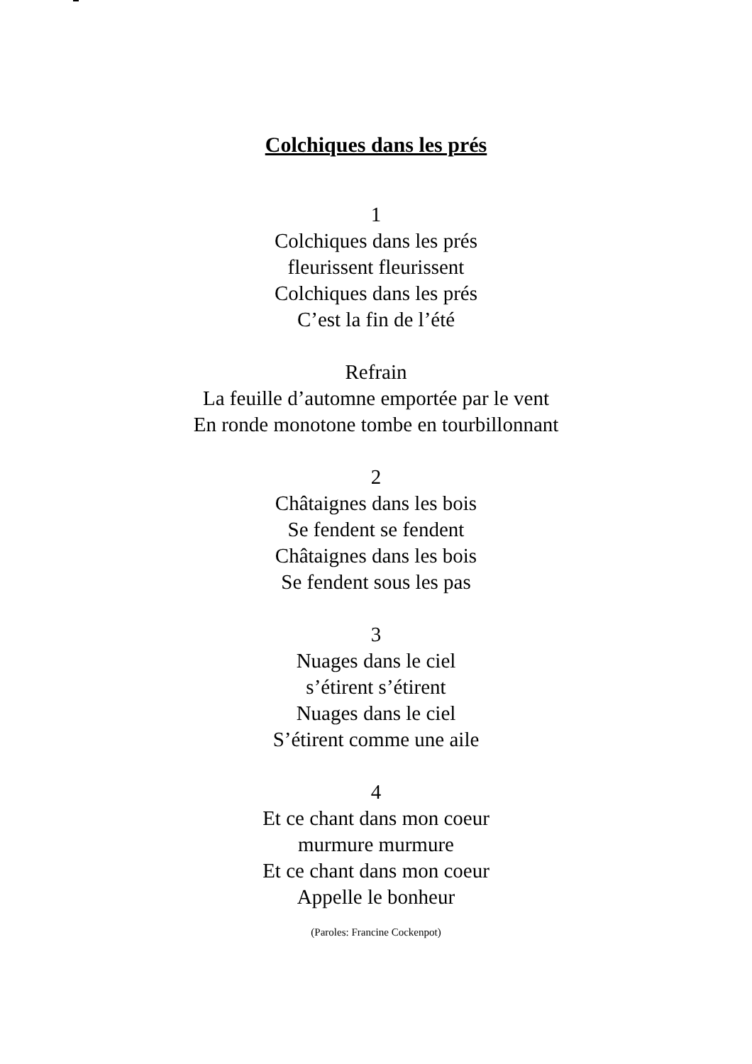Colchiques dans les prés
1
Colchiques dans les prés
fleurissent fleurissent
Colchiques dans les prés
C’est la fin de l’été
Refrain
La feuille d’automne emportée par le vent
En ronde monotone tombe en tourbillonnant
2
Châtaignes dans les bois
Se fendent se fendent
Châtaignes dans les bois
Se fendent sous les pas
3
Nuages dans le ciel
s’étirent s’étirent
Nuages dans le ciel
S’étirent comme une aile
4
Et ce chant dans mon coeur
murmure murmure
Et ce chant dans mon coeur
Appelle le bonheur
(Paroles: Francine Cockenpot)